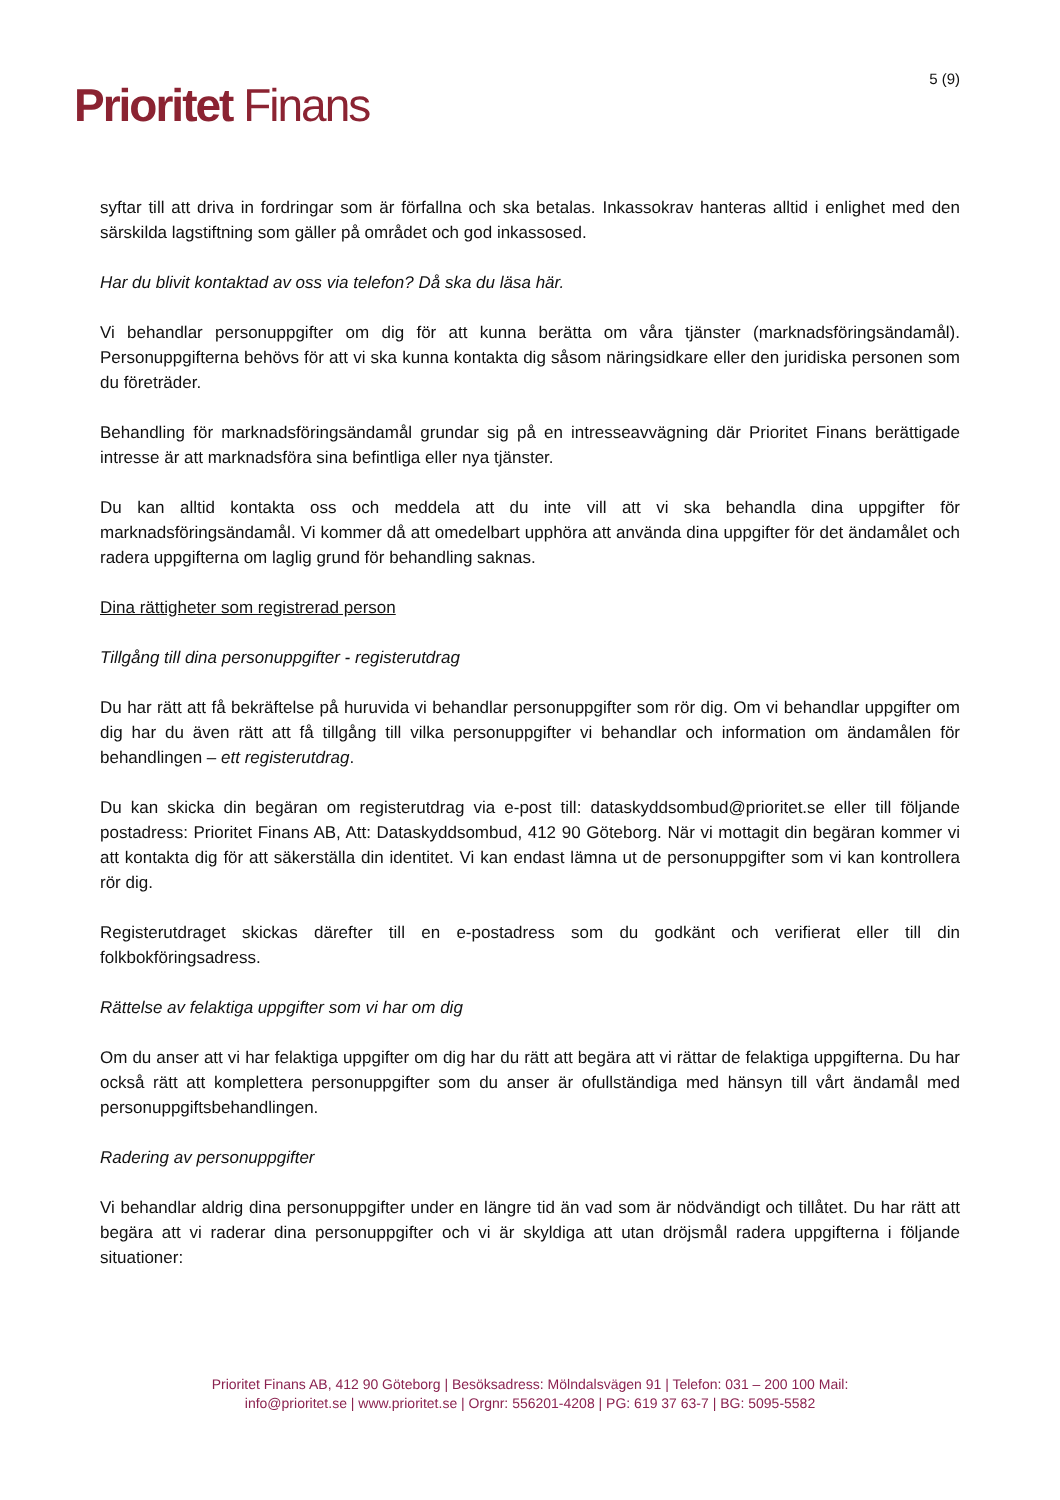5 (9) Prioritet Finans
syftar till att driva in fordringar som är förfallna och ska betalas. Inkassokrav hanteras alltid i enlighet med den särskilda lagstiftning som gäller på området och god inkassosed.
Har du blivit kontaktad av oss via telefon? Då ska du läsa här.
Vi behandlar personuppgifter om dig för att kunna berätta om våra tjänster (marknadsföringsändamål). Personuppgifterna behövs för att vi ska kunna kontakta dig såsom näringsidkare eller den juridiska personen som du företräder.
Behandling för marknadsföringsändamål grundar sig på en intresseavvägning där Prioritet Finans berättigade intresse är att marknadsföra sina befintliga eller nya tjänster.
Du kan alltid kontakta oss och meddela att du inte vill att vi ska behandla dina uppgifter för marknadsföringsändamål. Vi kommer då att omedelbart upphöra att använda dina uppgifter för det ändamålet och radera uppgifterna om laglig grund för behandling saknas.
Dina rättigheter som registrerad person
Tillgång till dina personuppgifter - registerutdrag
Du har rätt att få bekräftelse på huruvida vi behandlar personuppgifter som rör dig. Om vi behandlar uppgifter om dig har du även rätt att få tillgång till vilka personuppgifter vi behandlar och information om ändamålen för behandlingen – ett registerutdrag.
Du kan skicka din begäran om registerutdrag via e-post till: dataskyddsombud@prioritet.se eller till följande postadress: Prioritet Finans AB, Att: Dataskyddsombud, 412 90 Göteborg. När vi mottagit din begäran kommer vi att kontakta dig för att säkerställa din identitet. Vi kan endast lämna ut de personuppgifter som vi kan kontrollera rör dig.
Registerutdraget skickas därefter till en e-postadress som du godkänt och verifierat eller till din folkbokföringsadress.
Rättelse av felaktiga uppgifter som vi har om dig
Om du anser att vi har felaktiga uppgifter om dig har du rätt att begära att vi rättar de felaktiga uppgifterna. Du har också rätt att komplettera personuppgifter som du anser är ofullständiga med hänsyn till vårt ändamål med personuppgiftsbehandlingen.
Radering av personuppgifter
Vi behandlar aldrig dina personuppgifter under en längre tid än vad som är nödvändigt och tillåtet. Du har rätt att begära att vi raderar dina personuppgifter och vi är skyldiga att utan dröjsmål radera uppgifterna i följande situationer:
Prioritet Finans AB, 412 90 Göteborg | Besöksadress: Mölndalsvägen 91 | Telefon: 031 – 200 100 Mail:
info@prioritet.se | www.prioritet.se | Orgnr: 556201-4208 | PG: 619 37 63-7 | BG: 5095-5582